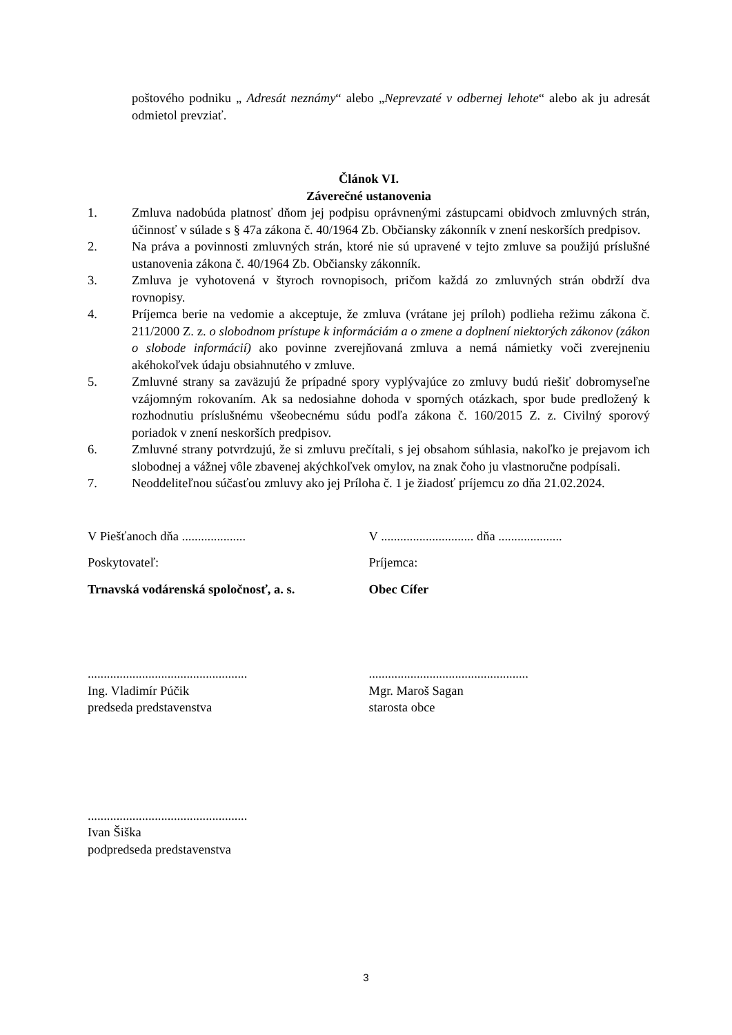poštového podniku „ Adresát neznámy“ alebo „Neprevzaté v odbernej lehote“ alebo ak ju adresát odmietol prevziať.
Článok VI.
Záverečné ustanovenia
1. Zmluva nadobúda platnosť dňom jej podpisu oprávnenými zástupcami obidvoch zmluvných strán, účinnosť v súlade s § 47a zákona č. 40/1964 Zb. Občiansky zákonník v znení neskorších predpisov.
2. Na práva a povinnosti zmluvných strán, ktoré nie sú upravené v tejto zmluve sa použijú príslušné ustanovenia zákona č. 40/1964 Zb. Občiansky zákonník.
3. Zmluva je vyhotovená v štyroch rovnopisoch, pričom každá zo zmluvných strán obdrží dva rovnopisy.
4. Príjemca berie na vedomie a akceptuje, že zmluva (vrátane jej príloh) podlieha režimu zákona č. 211/2000 Z. z. o slobodnom prístupe k informáciám a o zmene a doplnení niektorých zákonov (zákon o slobode informácií) ako povinne zverejňovaná zmluva a nemá námietky voči zverejneniu akéhokoľvek údaju obsiahnutého v zmluve.
5. Zmluvné strany sa zaväzujú že prípadné spory vyplývajúce zo zmluvy budú riešiť dobromyseľne vzájomným rokovaním. Ak sa nedosiahne dohoda v sporných otázkach, spor bude predložený k rozhodnutiu príslušnému všeobecnému súdu podľa zákona č. 160/2015 Z. z. Civilný sporový poriadok v znení neskorších predpisov.
6. Zmluvné strany potvrdzujú, že si zmluvu prečítali, s jej obsahom súhlasia, nakoľko je prejavom ich slobodnej a vážnej vôle zbavenej akýchkoľvek omylov, na znak čoho ju vlastnoručne podpísali.
7. Neoddeliteľnou súčasťou zmluvy ako jej Príloha č. 1 je žiadosť príjemcu zo dňa 21.02.2024.
V Piešťanoch dňa ....................
Poskytovateľ:
Trnavská vodárenská spoločnosť, a. s.
..................................................
Ing. Vladimír Púčik
predseda predstavenstva
..................................................
Ivan Šiška
podpredseda predstavenstva
V ............................. dňa ....................
Príjemca:
Obec Cífer
..................................................
Mgr. Maroš Sagan
starosta obce
3